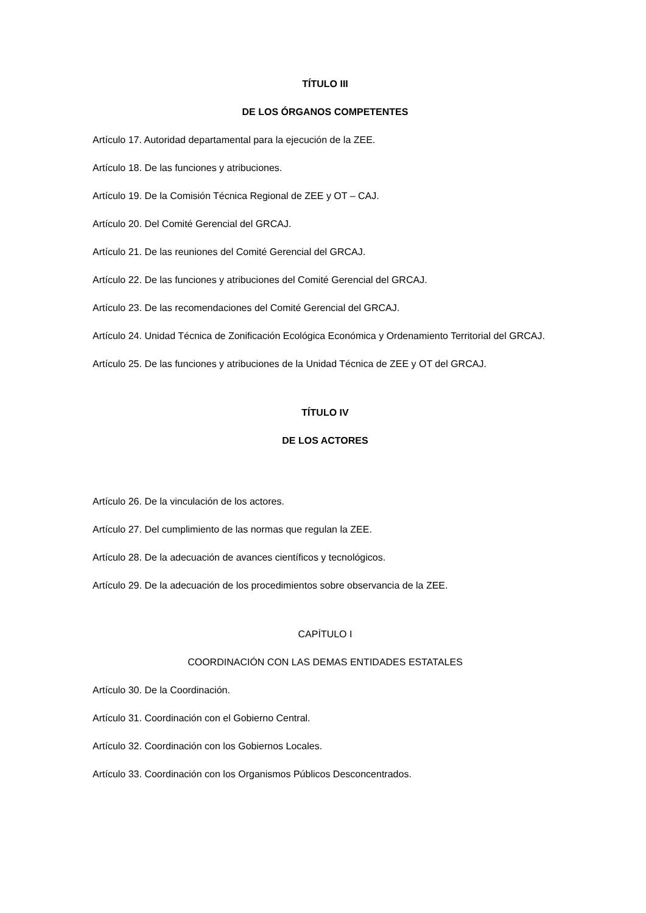TÍTULO III
DE LOS ÓRGANOS COMPETENTES
Artículo 17. Autoridad departamental para la ejecución de la ZEE.
Artículo 18. De las funciones y atribuciones.
Artículo 19. De la Comisión Técnica Regional de ZEE y OT – CAJ.
Artículo 20. Del Comité Gerencial del GRCAJ.
Artículo 21. De las reuniones del Comité Gerencial del GRCAJ.
Artículo 22. De las funciones y atribuciones del Comité Gerencial del GRCAJ.
Artículo 23. De las recomendaciones del Comité Gerencial del GRCAJ.
Artículo 24. Unidad Técnica de Zonificación Ecológica Económica y Ordenamiento Territorial del GRCAJ.
Artículo 25. De las funciones y atribuciones de la Unidad Técnica de ZEE y OT del GRCAJ.
TÍTULO IV
DE LOS ACTORES
Artículo 26. De la vinculación de los actores.
Artículo 27. Del cumplimiento de las normas que regulan la ZEE.
Artículo 28. De la adecuación de avances científicos y tecnológicos.
Artículo 29. De la adecuación de los procedimientos sobre observancia de la ZEE.
CAPÍTULO I
COORDINACIÓN CON LAS DEMAS ENTIDADES ESTATALES
Artículo 30. De la Coordinación.
Artículo 31. Coordinación con el Gobierno Central.
Artículo 32. Coordinación con los Gobiernos Locales.
Artículo 33. Coordinación con los Organismos Públicos Desconcentrados.